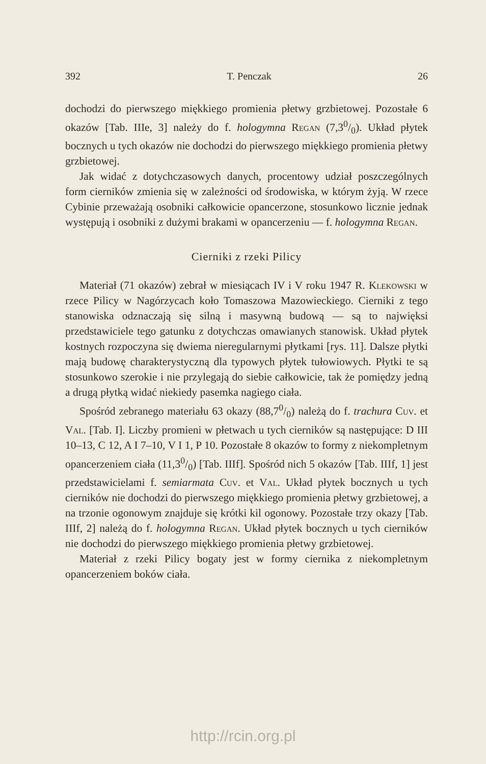392 T. Penczak 26
dochodzi do pierwszego miękkiego promienia płetwy grzbietowej. Pozostałe 6 okazów [Tab. IIIe, 3] należy do f. hologymna Regan (7,30/0). Układ płytek bocznych u tych okazów nie dochodzi do pierwszego miękkiego promienia płetwy grzbietowej.
Jak widać z dotychczasowych danych, procentowy udział poszczególnych form cierników zmienia się w zależności od środowiska, w którym żyją. W rzece Cybinie przeważają osobniki całkowicie opancerzone, stosunkowo licznie jednak występują i osobniki z dużymi brakami w opancerzeniu — f. hologymna Regan.
Cierniki z rzeki Pilicy
Materiał (71 okazów) zebrał w miesiącach IV i V roku 1947 R. Klekowski w rzece Pilicy w Nagórzycach koło Tomaszowa Mazowieckiego. Cierniki z tego stanowiska odznaczają się silną i masywną budową — są to najwięksi przedstawiciele tego gatunku z dotychczas omawianych stanowisk. Układ płytek kostnych rozpoczyna się dwiema nieregularnymi płytkami [rys. 11]. Dalsze płytki mają budowę charakterystyczną dla typowych płytek tułowiowych. Płytki te są stosunkowo szerokie i nie przylegają do siebie całkowicie, tak że pomiędzy jedną a drugą płytką widać niekiedy pasemka nagiego ciała.
Spośród zebranego materiału 63 okazy (88,70/0) należą do f. trachura Cuv. et Val. [Tab. I]. Liczby promieni w płetwach u tych cierników są następujące: D III 10–13, C 12, A I 7–10, V I 1, P 10. Pozostałe 8 okazów to formy z niekompletnym opancerzeniem ciała (11,30/0) [Tab. IIIf]. Spośród nich 5 okazów [Tab. IIIf, 1] jest przedstawicielami f. semiarmata Cuv. et Val. Układ płytek bocznych u tych cierników nie dochodzi do pierwszego miękkiego promienia płetwy grzbietowej, a na trzonie ogonowym znajduje się krótki kil ogonowy. Pozostałe trzy okazy [Tab. IIIf, 2] należą do f. hologymna Regan. Układ płytek bocznych u tych cierników nie dochodzi do pierwszego miękkiego promienia płetwy grzbietowej.
Materiał z rzeki Pilicy bogaty jest w formy ciernika z niekompletnym opancerzeniem boków ciała.
http://rcin.org.pl